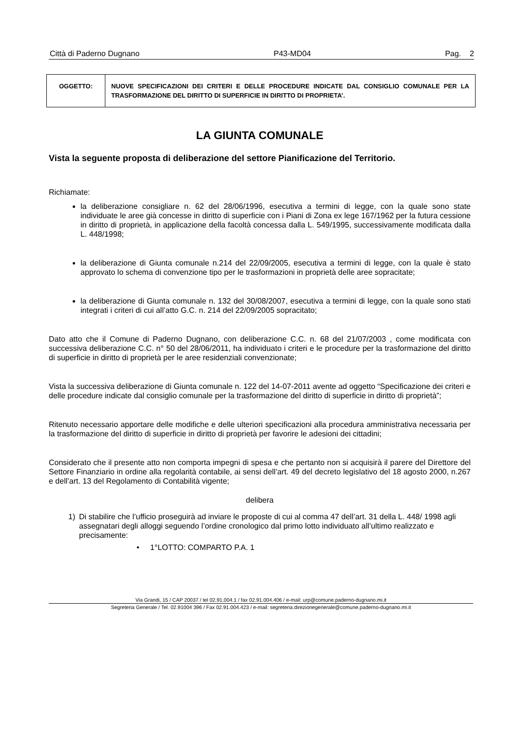Città di Paderno Dugnano P43-MD04 Pag. 2
| OGGETTO: | NUOVE SPECIFICAZIONI DEI CRITERI E DELLE PROCEDURE INDICATE DAL CONSIGLIO COMUNALE PER LA TRASFORMAZIONE DEL DIRITTO DI SUPERFICIE IN DIRITTO DI PROPRIETA’. |
LA GIUNTA COMUNALE
Vista la seguente proposta di deliberazione del settore Pianificazione del Territorio.
Richiamate:
la deliberazione consigliare n. 62 del 28/06/1996, esecutiva a termini di legge, con la quale sono state individuate le aree già concesse in diritto di superficie con i Piani di Zona ex lege 167/1962 per la futura cessione in diritto di proprietà, in applicazione della facoltà concessa dalla L. 549/1995, successivamente modificata dalla L. 448/1998;
la deliberazione di Giunta comunale n.214 del 22/09/2005, esecutiva a termini di legge, con la quale è stato approvato lo schema di convenzione tipo per le trasformazioni in proprietà delle aree sopracitate;
la deliberazione di Giunta comunale n. 132 del 30/08/2007, esecutiva a termini di legge, con la quale sono stati integrati i criteri di cui all’atto G.C. n. 214 del 22/09/2005 sopracitato;
Dato atto che il Comune di Paderno Dugnano, con deliberazione C.C. n. 68 del 21/07/2003 , come modificata con successiva deliberazione C.C. n° 50 del 28/06/2011, ha individuato i criteri e le procedure per la trasformazione del diritto di superficie in diritto di proprietà per le aree residenziali convenzionate;
Vista la successiva deliberazione di Giunta comunale n. 122 del 14-07-2011 avente ad oggetto “Specificazione dei criteri e delle procedure indicate dal consiglio comunale per la trasformazione del diritto di superficie in diritto di proprietà”;
Ritenuto necessario apportare delle modifiche e delle ulteriori specificazioni alla procedura amministrativa necessaria per la trasformazione del diritto di superficie in diritto di proprietà per favorire le adesioni dei cittadini;
Considerato che il presente atto non comporta impegni di spesa e che pertanto non si acquisirà il parere del Direttore del Settore Finanziario in ordine alla regolarità contabile, ai sensi dell’art. 49 del decreto legislativo del 18 agosto 2000, n.267 e dell’art. 13 del Regolamento di Contabilità vigente;
delibera
1) Di stabilire che l’ufficio proseguirà ad inviare le proposte di cui al comma 47 dell’art. 31 della L. 448/ 1998 agli assegnatari degli alloggi seguendo l’ordine cronologico dal primo lotto individuato all’ultimo realizzato e precisamente:
• 1°LOTTO: COMPARTO P.A. 1
Via Grandi, 15 / CAP 20037 / tel 02.91.004.1 / fax 02.91.004.406 / e-mail: urp@comune.paderno-dugnano.mi.it
Segreteria Generale / Tel. 02.91004 396 / Fax 02.91.004.423 / e-mail: segreteria.direzionegenerale@comune.paderno-dugnano.mi.it